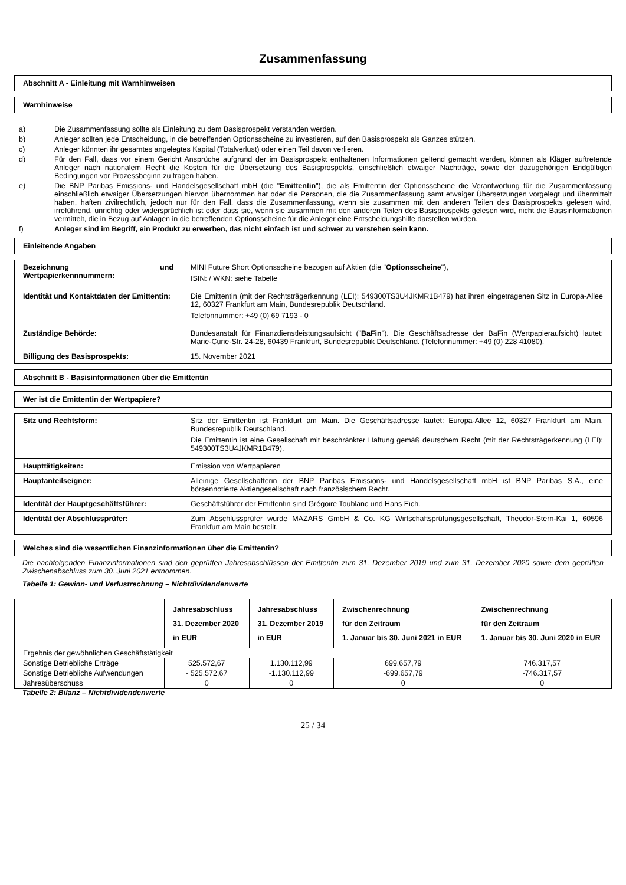Zusammenfassung
Abschnitt A - Einleitung mit Warnhinweisen
Warnhinweise
a) Die Zusammenfassung sollte als Einleitung zu dem Basisprospekt verstanden werden.
b) Anleger sollten jede Entscheidung, in die betreffenden Optionsscheine zu investieren, auf den Basisprospekt als Ganzes stützen.
c) Anleger könnten ihr gesamtes angelegtes Kapital (Totalverlust) oder einen Teil davon verlieren.
d) Für den Fall, dass vor einem Gericht Ansprüche aufgrund der im Basisprospekt enthaltenen Informationen geltend gemacht werden, können als Kläger auftretende Anleger nach nationalem Recht die Kosten für die Übersetzung des Basisprospekts, einschließlich etwaiger Nachträge, sowie der dazugehörigen Endgültigen Bedingungen vor Prozessbeginn zu tragen haben.
e) Die BNP Paribas Emissions- und Handelsgesellschaft mbH (die "Emittentin"), die als Emittentin der Optionsscheine die Verantwortung für die Zusammenfassung einschließlich etwaiger Übersetzungen hiervon übernommen hat oder die Personen, die die Zusammenfassung samt etwaiger Übersetzungen vorgelegt und übermittelt haben, haften zivilrechtlich, jedoch nur für den Fall, dass die Zusammenfassung, wenn sie zusammen mit den anderen Teilen des Basisprospekts gelesen wird, irreführend, unrichtig oder widersprüchlich ist oder dass sie, wenn sie zusammen mit den anderen Teilen des Basisprospekts gelesen wird, nicht die Basisinformationen vermittelt, die in Bezug auf Anlagen in die betreffenden Optionsscheine für die Anleger eine Entscheidungshilfe darstellen würden.
f) Anleger sind im Begriff, ein Produkt zu erwerben, das nicht einfach ist und schwer zu verstehen sein kann.
Einleitende Angaben
| Bezeichnung und Wertpapierkennnummern: | MINI Future Short Optionsscheine bezogen auf Aktien (die " Optionsscheine "), ISIN: / WKN: siehe Tabelle |
| Identität und Kontaktdaten der Emittentin: | Die Emittentin (mit der Rechtsträgerkennung (LEI): 549300TS3U4JKMR1B479) hat ihren eingetragenen Sitz in Europa-Allee 12, 60327 Frankfurt am Main, Bundesrepublik Deutschland. Telefonnummer: +49 (0) 69 7193 - 0 |
| Zuständige Behörde: | Bundesanstalt für Finanzdienstleistungsaufsicht (" BaFin "). Die Geschäftsadresse der BaFin (Wertpapieraufsicht) lautet: Marie-Curie-Str. 24-28, 60439 Frankfurt, Bundesrepublik Deutschland. (Telefonnummer: +49 (0) 228 41080). |
| Billigung des Basisprospekts: | 15. November 2021 |
Abschnitt B - Basisinformationen über die Emittentin
Wer ist die Emittentin der Wertpapiere?
| Sitz und Rechtsform: | Sitz der Emittentin ist Frankfurt am Main. Die Geschäftsadresse lautet: Europa-Allee 12, 60327 Frankfurt am Main, Bundesrepublik Deutschland. Die Emittentin ist eine Gesellschaft mit beschränkter Haftung gemäß deutschem Recht (mit der Rechtsträgerkennung (LEI): 549300TS3U4JKMR1B479). |
| Haupttätigkeiten: | Emission von Wertpapieren |
| Hauptanteilseigner: | Alleinige Gesellschafterin der BNP Paribas Emissions- und Handelsgesellschaft mbH ist BNP Paribas S.A., eine börsennotierte Aktiengesellschaft nach französischem Recht. |
| Identität der Hauptgeschäftsführer: | Geschäftsführer der Emittentin sind Grégoire Toublanc und Hans Eich. |
| Identität der Abschlussprüfer: | Zum Abschlussprüfer wurde MAZARS GmbH & Co. KG Wirtschaftsprüfungsgesellschaft, Theodor-Stern-Kai 1, 60596 Frankfurt am Main bestellt. |
Welches sind die wesentlichen Finanzinformationen über die Emittentin?
Die nachfolgenden Finanzinformationen sind den geprüften Jahresabschlüssen der Emittentin zum 31. Dezember 2019 und zum 31. Dezember 2020 sowie dem geprüften Zwischenabschluss zum 30. Juni 2021 entnommen.
Tabelle 1: Gewinn- und Verlustrechnung – Nichtdividendenwerte
| | Jahresabschluss 31. Dezember 2020 in EUR | Jahresabschluss 31. Dezember 2019 in EUR | Zwischenrechnung für den Zeitraum 1. Januar bis 30. Juni 2021 in EUR | Zwischenrechnung für den Zeitraum 1. Januar bis 30. Juni 2020 in EUR |
| --- | --- | --- | --- | --- |
| Ergebnis der gewöhnlichen Geschäftstätigkeit | | | | |
| Sonstige Betriebliche Erträge | 525.572,67 | 1.130.112,99 | 699.657,79 | 746.317,57 |
| Sonstige Betriebliche Aufwendungen | - 525.572,67 | -1.130.112,99 | -699.657,79 | -746.317,57 |
| Jahresüberschuss | 0 | 0 | 0 | 0 |
Tabelle 2: Bilanz – Nichtdividendenwerte
25 / 34